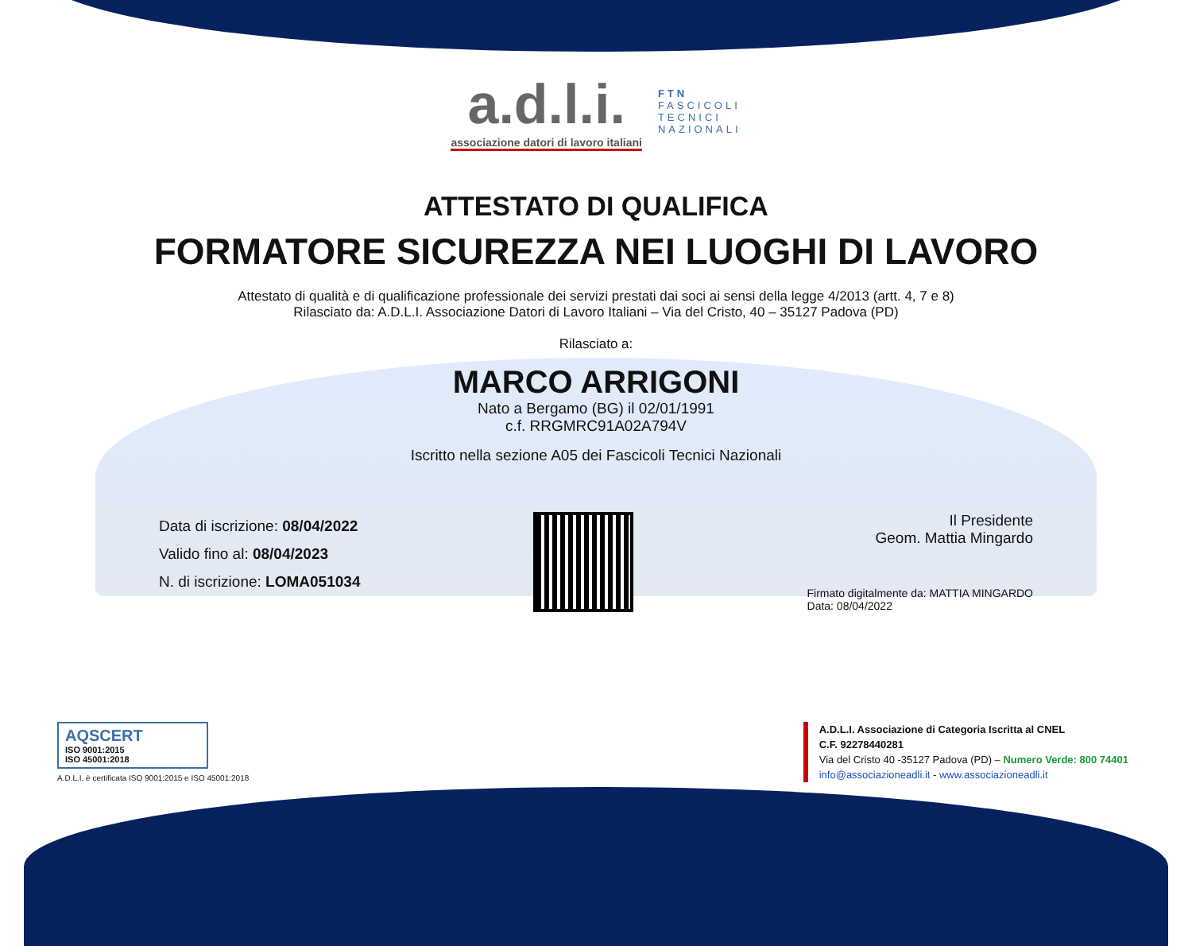a.d.l.i.
associazione datori di lavoro italiani
FTN
FASCICOLI
TECNICI
NAZIONALI
ATTESTATO DI QUALIFICA
FORMATORE SICUREZZA NEI LUOGHI DI LAVORO
Attestato di qualità e di qualificazione professionale dei servizi prestati dai soci ai sensi della legge 4/2013 (artt. 4, 7 e 8)
Rilasciato da: A.D.L.I. Associazione Datori di Lavoro Italiani – Via del Cristo, 40 – 35127 Padova (PD)
Rilasciato a:
MARCO ARRIGONI
Nato a Bergamo (BG) il 02/01/1991
c.f. RRGMRC91A02A794V
Iscritto nella sezione A05 dei Fascicoli Tecnici Nazionali
Data di iscrizione: 08/04/2022
Valido fino al: 08/04/2023
N. di iscrizione: LOMA051034
Il Presidente
Geom. Mattia Mingardo
Firmato digitalmente da: MATTIA MINGARDO
Data: 08/04/2022
AQSCERT
ISO 9001:2015
ISO 45001:2018
A.D.L.I. è certificata ISO 9001:2015 e ISO 45001:2018
A.D.L.I. Associazione di Categoria Iscritta al CNEL
C.F. 92278440281
Via del Cristo 40 -35127 Padova (PD) – Numero Verde: 800 74401
info@associazioneadli.it - www.associazioneadli.it